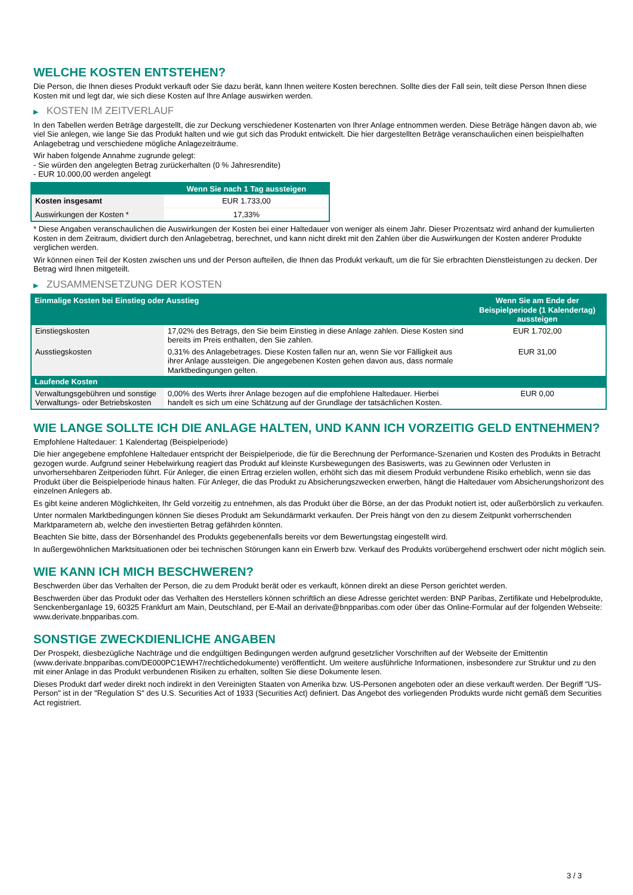WELCHE KOSTEN ENTSTEHEN?
Die Person, die Ihnen dieses Produkt verkauft oder Sie dazu berät, kann Ihnen weitere Kosten berechnen. Sollte dies der Fall sein, teilt diese Person Ihnen diese Kosten mit und legt dar, wie sich diese Kosten auf Ihre Anlage auswirken werden.
▶ KOSTEN IM ZEITVERLAUF
In den Tabellen werden Beträge dargestellt, die zur Deckung verschiedener Kostenarten von Ihrer Anlage entnommen werden. Diese Beträge hängen davon ab, wie viel Sie anlegen, wie lange Sie das Produkt halten und wie gut sich das Produkt entwickelt. Die hier dargestellten Beträge veranschaulichen einen beispielhaften Anlagebetrag und verschiedene mögliche Anlagezeiträume.
Wir haben folgende Annahme zugrunde gelegt:
- Sie würden den angelegten Betrag zurückerhalten (0 % Jahresrendite)
- EUR 10.000,00 werden angelegt
| | Wenn Sie nach 1 Tag aussteigen |
| --- | --- |
| Kosten insgesamt | EUR 1.733,00 |
| Auswirkungen der Kosten * | 17,33% |
* Diese Angaben veranschaulichen die Auswirkungen der Kosten bei einer Haltedauer von weniger als einem Jahr. Dieser Prozentsatz wird anhand der kumulierten Kosten in dem Zeitraum, dividiert durch den Anlagebetrag, berechnet, und kann nicht direkt mit den Zahlen über die Auswirkungen der Kosten anderer Produkte verglichen werden.
Wir können einen Teil der Kosten zwischen uns und der Person aufteilen, die Ihnen das Produkt verkauft, um die für Sie erbrachten Dienstleistungen zu decken. Der Betrag wird Ihnen mitgeteilt.
▶ ZUSAMMENSETZUNG DER KOSTEN
| Einmalige Kosten bei Einstieg oder Ausstieg | | Wenn Sie am Ende der Beispielperiode (1 Kalendertag) aussteigen |
| --- | --- | --- |
| Einstiegskosten | 17,02% des Betrags, den Sie beim Einstieg in diese Anlage zahlen. Diese Kosten sind bereits im Preis enthalten, den Sie zahlen. | EUR 1.702,00 |
| Ausstiegskosten | 0,31% des Anlagebetrages. Diese Kosten fallen nur an, wenn Sie vor Fälligkeit aus ihrer Anlage aussteigen. Die angegebenen Kosten gehen davon aus, dass normale Marktbedingungen gelten. | EUR 31,00 |
| Laufende Kosten | | |
| Verwaltungsgebühren und sonstige Verwaltungs- oder Betriebskosten | 0,00% des Werts ihrer Anlage bezogen auf die empfohlene Haltedauer. Hierbei handelt es sich um eine Schätzung auf der Grundlage der tatsächlichen Kosten. | EUR 0,00 |
WIE LANGE SOLLTE ICH DIE ANLAGE HALTEN, UND KANN ICH VORZEITIG GELD ENTNEHMEN?
Empfohlene Haltedauer: 1 Kalendertag (Beispielperiode)
Die hier angegebene empfohlene Haltedauer entspricht der Beispielperiode, die für die Berechnung der Performance-Szenarien und Kosten des Produkts in Betracht gezogen wurde. Aufgrund seiner Hebelwirkung reagiert das Produkt auf kleinste Kursbewegungen des Basiswerts, was zu Gewinnen oder Verlusten in unvorhersehbaren Zeitperioden führt. Für Anleger, die einen Ertrag erzielen wollen, erhöht sich das mit diesem Produkt verbundene Risiko erheblich, wenn sie das Produkt über die Beispielperiode hinaus halten. Für Anleger, die das Produkt zu Absicherungszwecken erwerben, hängt die Haltedauer vom Absicherungshorizont des einzelnen Anlegers ab.
Es gibt keine anderen Möglichkeiten, Ihr Geld vorzeitig zu entnehmen, als das Produkt über die Börse, an der das Produkt notiert ist, oder außerbörslich zu verkaufen.
Unter normalen Marktbedingungen können Sie dieses Produkt am Sekundärmarkt verkaufen. Der Preis hängt von den zu diesem Zeitpunkt vorherrschenden Marktparametern ab, welche den investierten Betrag gefährden könnten.
Beachten Sie bitte, dass der Börsenhandel des Produkts gegebenenfalls bereits vor dem Bewertungstag eingestellt wird.
In außergewöhnlichen Marktsituationen oder bei technischen Störungen kann ein Erwerb bzw. Verkauf des Produkts vorübergehend erschwert oder nicht möglich sein.
WIE KANN ICH MICH BESCHWEREN?
Beschwerden über das Verhalten der Person, die zu dem Produkt berät oder es verkauft, können direkt an diese Person gerichtet werden.
Beschwerden über das Produkt oder das Verhalten des Herstellers können schriftlich an diese Adresse gerichtet werden: BNP Paribas, Zertifikate und Hebelprodukte, Senckenberganlage 19, 60325 Frankfurt am Main, Deutschland, per E-Mail an derivate@bnpparibas.com oder über das Online-Formular auf der folgenden Webseite: www.derivate.bnpparibas.com.
SONSTIGE ZWECKDIENLICHE ANGABEN
Der Prospekt, diesbezügliche Nachträge und die endgültigen Bedingungen werden aufgrund gesetzlicher Vorschriften auf der Webseite der Emittentin (www.derivate.bnpparibas.com/DE000PC1EWH7/rechtlichedokumente) veröffentlicht. Um weitere ausführliche Informationen, insbesondere zur Struktur und zu den mit einer Anlage in das Produkt verbundenen Risiken zu erhalten, sollten Sie diese Dokumente lesen.
Dieses Produkt darf weder direkt noch indirekt in den Vereinigten Staaten von Amerika bzw. US-Personen angeboten oder an diese verkauft werden. Der Begriff "US-Person" ist in der "Regulation S" des U.S. Securities Act of 1933 (Securities Act) definiert. Das Angebot des vorliegenden Produkts wurde nicht gemäß dem Securities Act registriert.
3 / 3